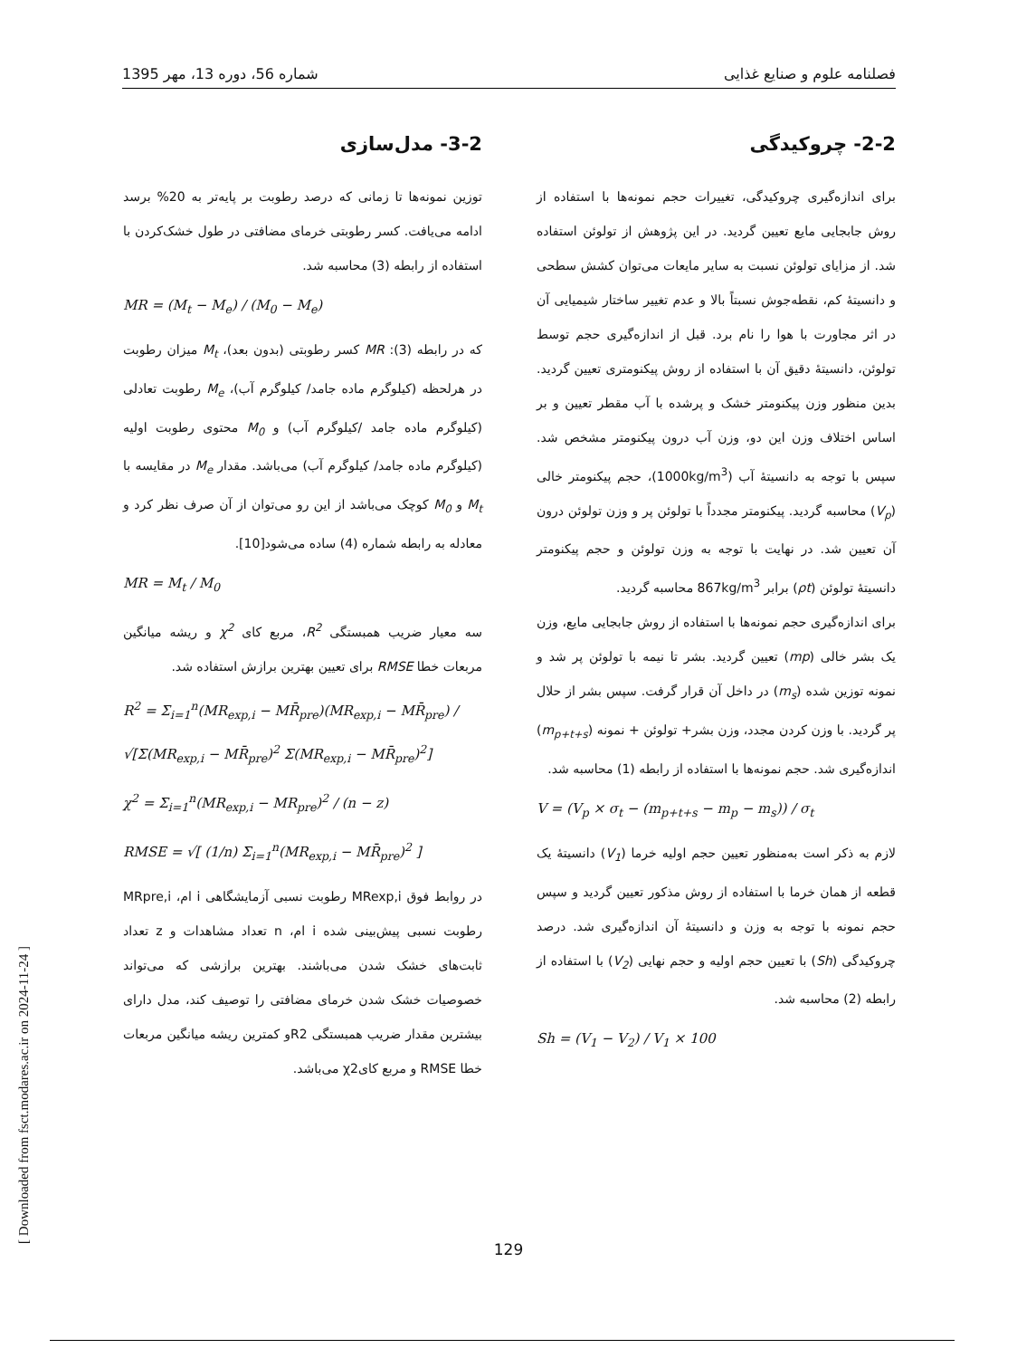فصلنامه علوم و صنایع غذایی شماره 56، دوره 13، مهر 1395
2-2- چروکیدگی
برای اندازه‌گیری چروکیدگی، تغییرات حجم نمونه‌ها با استفاده از روش جابجایی مایع تعیین گردید. در این پژوهش از تولوئن استفاده شد. از مزایای تولوئن نسبت به سایر مایعات می‌توان کشش سطحی و دانسیتهٔ کم، نقطه‌جوش نسبتاً بالا و عدم تغییر ساختار شیمیایی آن در اثر مجاورت با هوا را نام برد. قبل از اندازه‌گیری حجم توسط تولوئن، دانسیتهٔ دقیق آن با استفاده از روش پیکنومتری تعیین گردید. بدین منظور وزن پیکنومتر خشک و پرشده با آب مقطر تعیین و بر اساس اختلاف وزن این دو، وزن آب درون پیکنومتر مشخص شد. سپس با توجه به دانسیتهٔ آب (1000kg/m<sup>3</sup>)، حجم پیکنومتر خالی (V<sub>p</sub>) محاسبه گردید. پیکنومتر مجدداً با تولوئن پر و وزن تولوئن درون آن تعیین شد. در نهایت با توجه به وزن تولوئن و حجم پیکنومتر دانسیتهٔ تولوئن (ρt) برابر 867kg/m<sup>3</sup> محاسبه گردید.
برای اندازه‌گیری حجم نمونه‌ها با استفاده از روش جابجایی مایع، وزن یک بشر خالی (mp) تعیین گردید. بشر تا نیمه با تولوئن پر شد و نمونه توزین شده (m<sub>s</sub>) در داخل آن قرار گرفت. سپس بشر از حلال پر گردید. با وزن کردن مجدد، وزن بشر+ تولوئن + نمونه (m<sub>p+t+s</sub>) اندازه‌گیری شد. حجم نمونه‌ها با استفاده از رابطه (1) محاسبه شد.
V = (V<sub>p</sub> × σ<sub>t</sub> − (m<sub>p+t+s</sub> − m<sub>p</sub> − m<sub>s</sub>)) / σ<sub>t</sub>
لازم به ذکر است به‌منظور تعیین حجم اولیه خرما (V<sub>1</sub>) دانسیتهٔ یک قطعه از همان خرما با استفاده از روش مذکور تعیین گردید و سپس حجم نمونه با توجه به وزن و دانسیتهٔ آن اندازه‌گیری شد. درصد چروکیدگی (Sh) با تعیین حجم اولیه و حجم نهایی (V<sub>2</sub>) با استفاده از رابطه (2) محاسبه شد.
Sh = (V<sub>1</sub> − V<sub>2</sub>) / V<sub>1</sub> × 100
3-2- مدل‌سازی
توزین نمونه‌ها تا زمانی که درصد رطوبت بر پایه‌تر به 20% برسد ادامه می‌یافت. کسر رطوبتی خرمای مضافتی در طول خشک‌کردن با استفاده از رابطه (3) محاسبه شد.
MR = (M<sub>t</sub> − M<sub>e</sub>) / (M<sub>0</sub> − M<sub>e</sub>)
که در رابطه (3): MR کسر رطوبتی (بدون بعد)، M<sub>t</sub> میزان رطوبت در هرلحظه (کیلوگرم ماده جامد/ کیلوگرم آب)، M<sub>e</sub> رطوبت تعادلی (کیلوگرم ماده جامد /کیلوگرم آب) و M<sub>0</sub> محتوی رطوبت اولیه (کیلوگرم ماده جامد/ کیلوگرم آب) می‌باشد. مقدار M<sub>e</sub> در مقایسه با M<sub>t</sub> و M<sub>0</sub> کوچک می‌باشد از این رو می‌توان از آن صرف نظر کرد و معادله به رابطه شماره (4) ساده می‌شود[10].
MR = M<sub>t</sub> / M<sub>0</sub>
سه معیار ضریب همبستگی R<sup>2</sup>، مربع کای χ<sup>2</sup> و ریشه میانگین مربعات خطا RMSE برای تعیین بهترین برازش استفاده شد.
R<sup>2</sup> = Σ<sub>i=1</sub><sup>n</sup>(MR<sub>exp,i</sub> − MR̄<sub>pre</sub>)(MR<sub>exp,i</sub> − MR̄<sub>pre</sub>) / √[Σ(MR<sub>exp,i</sub> − MR̄<sub>pre</sub>)<sup>2</sup> Σ(MR<sub>exp,i</sub> − MR̄<sub>pre</sub>)<sup>2</sup>]
χ<sup>2</sup> = Σ<sub>i=1</sub><sup>n</sup>(MR<sub>exp,i</sub> − MR<sub>pre</sub>)<sup>2</sup> / (n − z)
RMSE = √[ (1/n) Σ<sub>i=1</sub><sup>n</sup>(MR<sub>exp,i</sub> − MR̄<sub>pre</sub>)<sup>2</sup> ]
در روابط فوق MRexp,i رطوبت نسبی آزمایشگاهی i ام، MRpre,i رطوبت نسبی پیش‌بینی شده i ام، n تعداد مشاهدات و z تعداد ثابت‌های خشک شدن می‌باشند. بهترین برازشی که می‌تواند خصوصیات خشک شدن خرمای مضافتی را توصیف کند، مدل دارای بیشترین مقدار ضریب همبستگی R2و کمترین ریشه میانگین مربعات خطا RMSE و مربع کایχ2 می‌باشد.
[ Downloaded from fsct.modares.ac.ir on 2024-11-24 ]
129